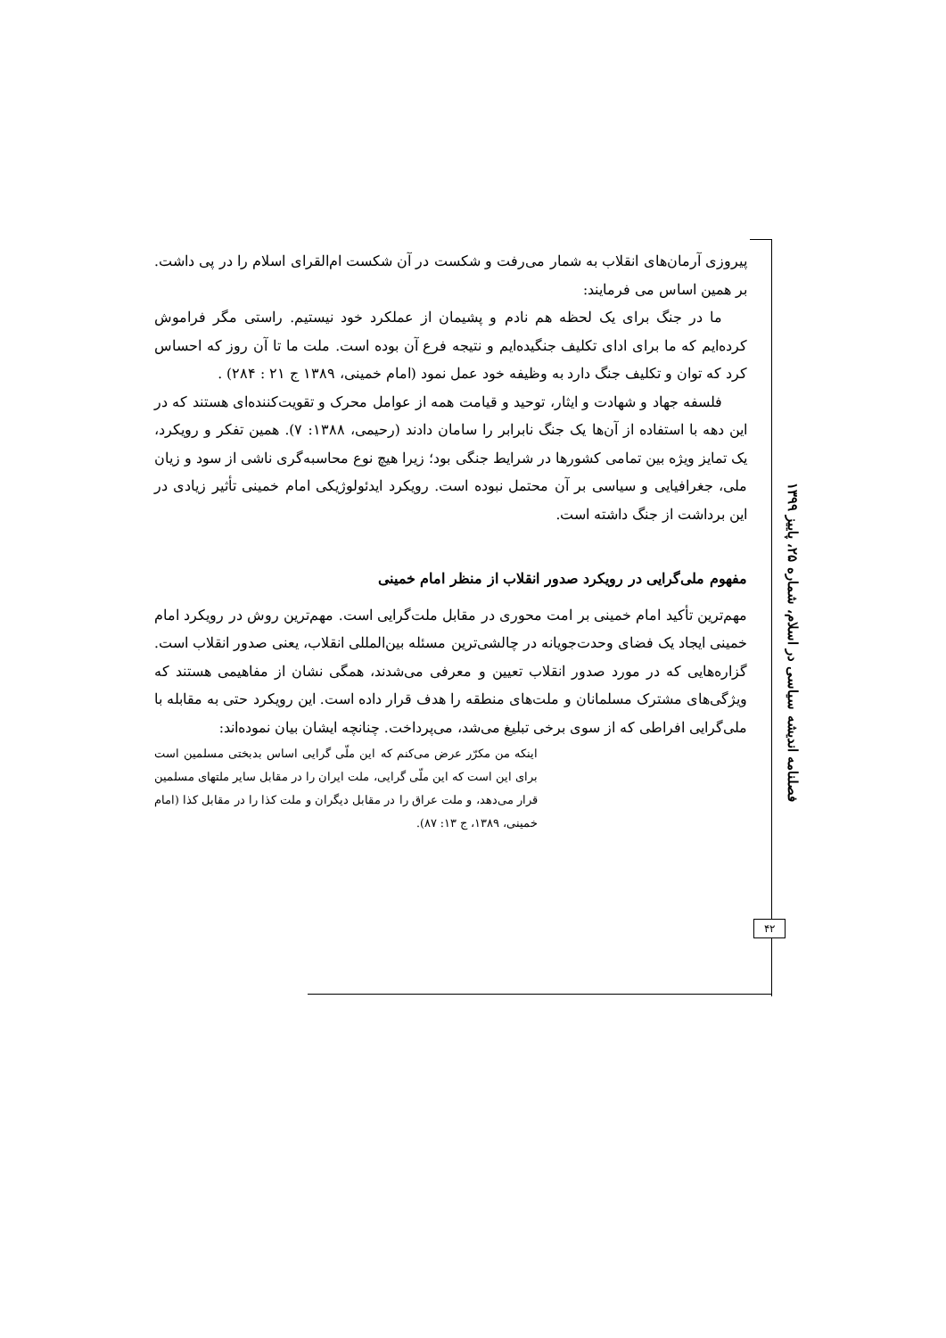پیروزی آرمان‌های انقلاب به شمار می‌رفت و شکست در آن شکست ام‌القرای اسلام را در پی داشت. بر همین اساس می فرمایند:
ما در جنگ برای یک لحظه هم نادم و پشیمان از عملکرد خود نیستیم. راستی مگر فراموش کرده‌ایم که ما برای ادای تکلیف جنگیده‌ایم و نتیجه فرع آن بوده است. ملت ما تا آن روز که احساس کرد که توان و تکلیف جنگ دارد به وظیفه خود عمل نمود (امام خمینی، ۱۳۸۹ ج ۲۱ : ۲۸۴) .
فلسفه جهاد و شهادت و ایثار، توحید و قیامت همه از عوامل محرک و تقویت‌کننده‌ای هستند که در این دهه با استفاده از آن‌ها یک جنگ نابرابر را سامان دادند (رحیمی، ۱۳۸۸: ۷). همین تفکر و رویکرد، یک تمایز ویژه بین تمامی کشورها در شرایط جنگی بود؛ زیرا هیچ نوع محاسبه‌گری ناشی از سود و زیان ملی، جغرافیایی و سیاسی بر آن محتمل نبوده است. رویکرد ایدئولوژیکی امام خمینی تأثیر زیادی در این برداشت از جنگ داشته است.
مفهوم ملی‌گرایی در رویکرد صدور انقلاب از منظر امام خمینی
مهم‌ترین تأکید امام خمینی بر امت محوری در مقابل ملت‌گرایی است. مهم‌ترین روش در رویکرد امام خمینی ایجاد یک فضای وحدت‌جویانه در چالشی‌ترین مسئله بین‌المللی انقلاب، یعنی صدور انقلاب است. گزاره‌هایی که در مورد صدور انقلاب تعیین و معرفی می‌شدند، همگی نشان از مفاهیمی هستند که ویژگی‌های مشترک مسلمانان و ملت‌های منطقه را هدف قرار داده است. این رویکرد حتی به مقابله با ملی‌گرایی افراطی که از سوی برخی تبلیغ می‌شد، می‌پرداخت. چنانچه ایشان بیان نموده‌اند:
اینکه من مکرّر عرض می‌کنم که این ملّی گرایی اساس بدبختی مسلمین است برای این است که این ملّی گرایی، ملت ایران را در مقابل سایر ملتهای مسلمین قرار می‌دهد، و ملت عراق را در مقابل دیگران و ملت کذا را در مقابل کذا (امام خمینی، ۱۳۸۹، ج ۱۳: ۸۷).
فصلنامه اندیشه سیاسی در اسلام، شماره ۲۵، پاییز ۱۳۹۹
۴۲